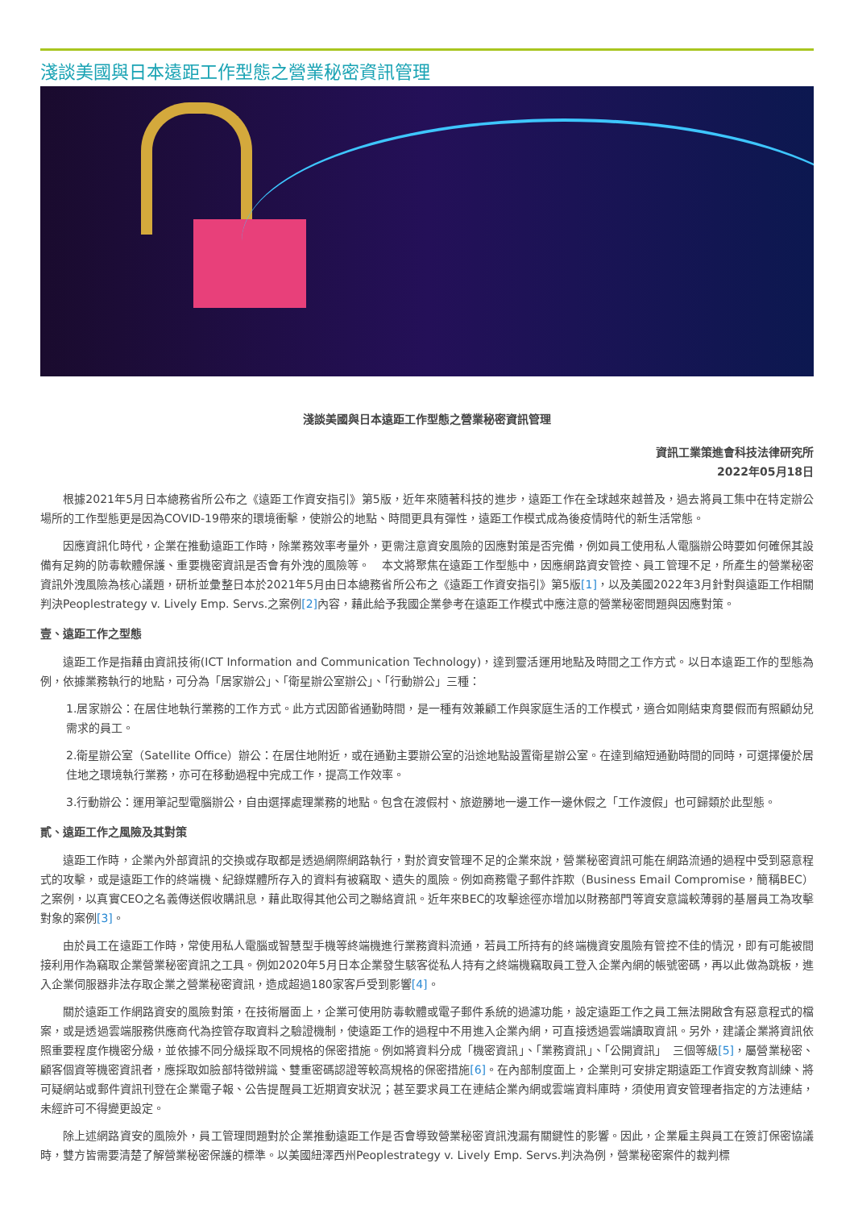淺談美國與日本遠距工作型態之營業秘密資訊管理
淺談美國與日本遠距工作型態之營業秘密資訊管理
資訊工業策進會科技法律研究所
2022年05月18日
根據2021年5月日本總務省所公布之《遠距工作資安指引》第5版，近年來隨著科技的進步，遠距工作在全球越來越普及，過去將員工集中在特定辦公場所的工作型態更是因為COVID-19帶來的環境衝擊，使辦公的地點、時間更具有彈性，遠距工作模式成為後疫情時代的新生活常態。
因應資訊化時代，企業在推動遠距工作時，除業務效率考量外，更需注意資安風險的因應對策是否完備，例如員工使用私人電腦辦公時要如何確保其設備有足夠的防毒軟體保護、重要機密資訊是否會有外洩的風險等。　本文將聚焦在遠距工作型態中，因應網路資安管控、員工管理不足，所產生的營業秘密資訊外洩風險為核心議題，研析並彙整日本於2021年5月由日本總務省所公布之《遠距工作資安指引》第5版[1]，以及美國2022年3月針對與遠距工作相關判決Peoplestrategy v. Lively Emp. Servs.之案例[2] 內容，藉此給予我國企業參考在遠距工作模式中應注意的營業秘密問題與因應對策。
壹、遠距工作之型態
遠距工作是指藉由資訊技術(ICT Information and Communication Technology)，達到靈活運用地點及時間之工作方式。以日本遠距工作的型態為例，依據業務執行的地點，可分為「居家辦公」、「衛星辦公室辦公」、「行動辦公」三種：
1.居家辦公：在居住地執行業務的工作方式。此方式因節省通勤時間，是一種有效兼顧工作與家庭生活的工作模式，適合如剛結束育嬰假而有照顧幼兒需求的員工。
2.衛星辦公室（Satellite Office）辦公：在居住地附近，或在通勤主要辦公室的沿途地點設置衛星辦公室。在達到縮短通勤時間的同時，可選擇優於居住地之環境執行業務，亦可在移動過程中完成工作，提高工作效率。
3.行動辦公：運用筆記型電腦辦公，自由選擇處理業務的地點。包含在渡假村、旅遊勝地一邊工作一邊休假之「工作渡假」也可歸類於此型態。
貳、遠距工作之風險及其對策
遠距工作時，企業內外部資訊的交換或存取都是透過網際網路執行，對於資安管理不足的企業來說，營業秘密資訊可能在網路流通的過程中受到惡意程式的攻擊，或是遠距工作的終端機、紀錄媒體所存入的資料有被竊取、遺失的風險。例如商務電子郵件詐欺（Business Email Compromise，簡稱BEC）之案例，以真實CEO之名義傳送假收購訊息，藉此取得其他公司之聯絡資訊。近年來BEC的攻擊途徑亦增加以財務部門等資安意識較薄弱的基層員工為攻擊對象的案例[3]。
由於員工在遠距工作時，常使用私人電腦或智慧型手機等終端機進行業務資料流通，若員工所持有的終端機資安風險有管控不佳的情況，即有可能被間接利用作為竊取企業營業秘密資訊之工具。例如2020年5月日本企業發生駭客從私人持有之終端機竊取員工登入企業內網的帳號密碼，再以此做為跳板，進入企業伺服器非法存取企業之營業秘密資訊，造成超過180家客戶受到影響[4]。
關於遠距工作網路資安的風險對策，在技術層面上，企業可使用防毒軟體或電子郵件系統的過濾功能，設定遠距工作之員工無法開啟含有惡意程式的檔案，或是透過雲端服務供應商代為控管存取資料之驗證機制，使遠距工作的過程中不用進入企業內網，可直接透過雲端讀取資訊。另外，建議企業將資訊依照重要程度作機密分級，並依據不同分級採取不同規格的保密措施。例如將資料分成「機密資訊」、「業務資訊」、「公開資訊」　三個等級[5]，屬營業秘密、顧客個資等機密資訊者，應採取如臉部特徵辨識、雙重密碼認證等較高規格的保密措施[6]。在內部制度面上，企業則可安排定期遠距工作資安教育訓練、將可疑網站或郵件資訊刊登在企業電子報、公告提醒員工近期資安狀況；甚至要求員工在連結企業內網或雲端資料庫時，須使用資安管理者指定的方法連結，未經許可不得變更設定。
除上述網路資安的風險外，員工管理問題對於企業推動遠距工作是否會導致營業秘密資訊洩漏有關鍵性的影響。因此，企業雇主與員工在簽訂保密協議時，雙方皆需要清楚了解營業秘密保護的標準。以美國紐澤西州Peoplestrategy v. Lively Emp. Servs.判決為例，營業秘密案件的裁判標